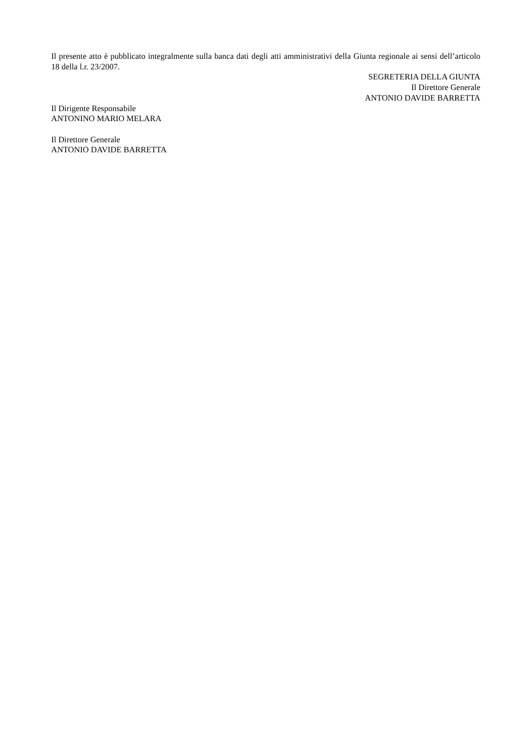Il presente atto è pubblicato integralmente sulla banca dati degli atti amministrativi della Giunta regionale ai sensi dell’articolo 18 della l.r. 23/2007.
SEGRETERIA DELLA GIUNTA
Il Direttore Generale
ANTONIO DAVIDE BARRETTA
Il Dirigente Responsabile
ANTONINO MARIO MELARA
Il Direttore Generale
ANTONIO DAVIDE BARRETTA